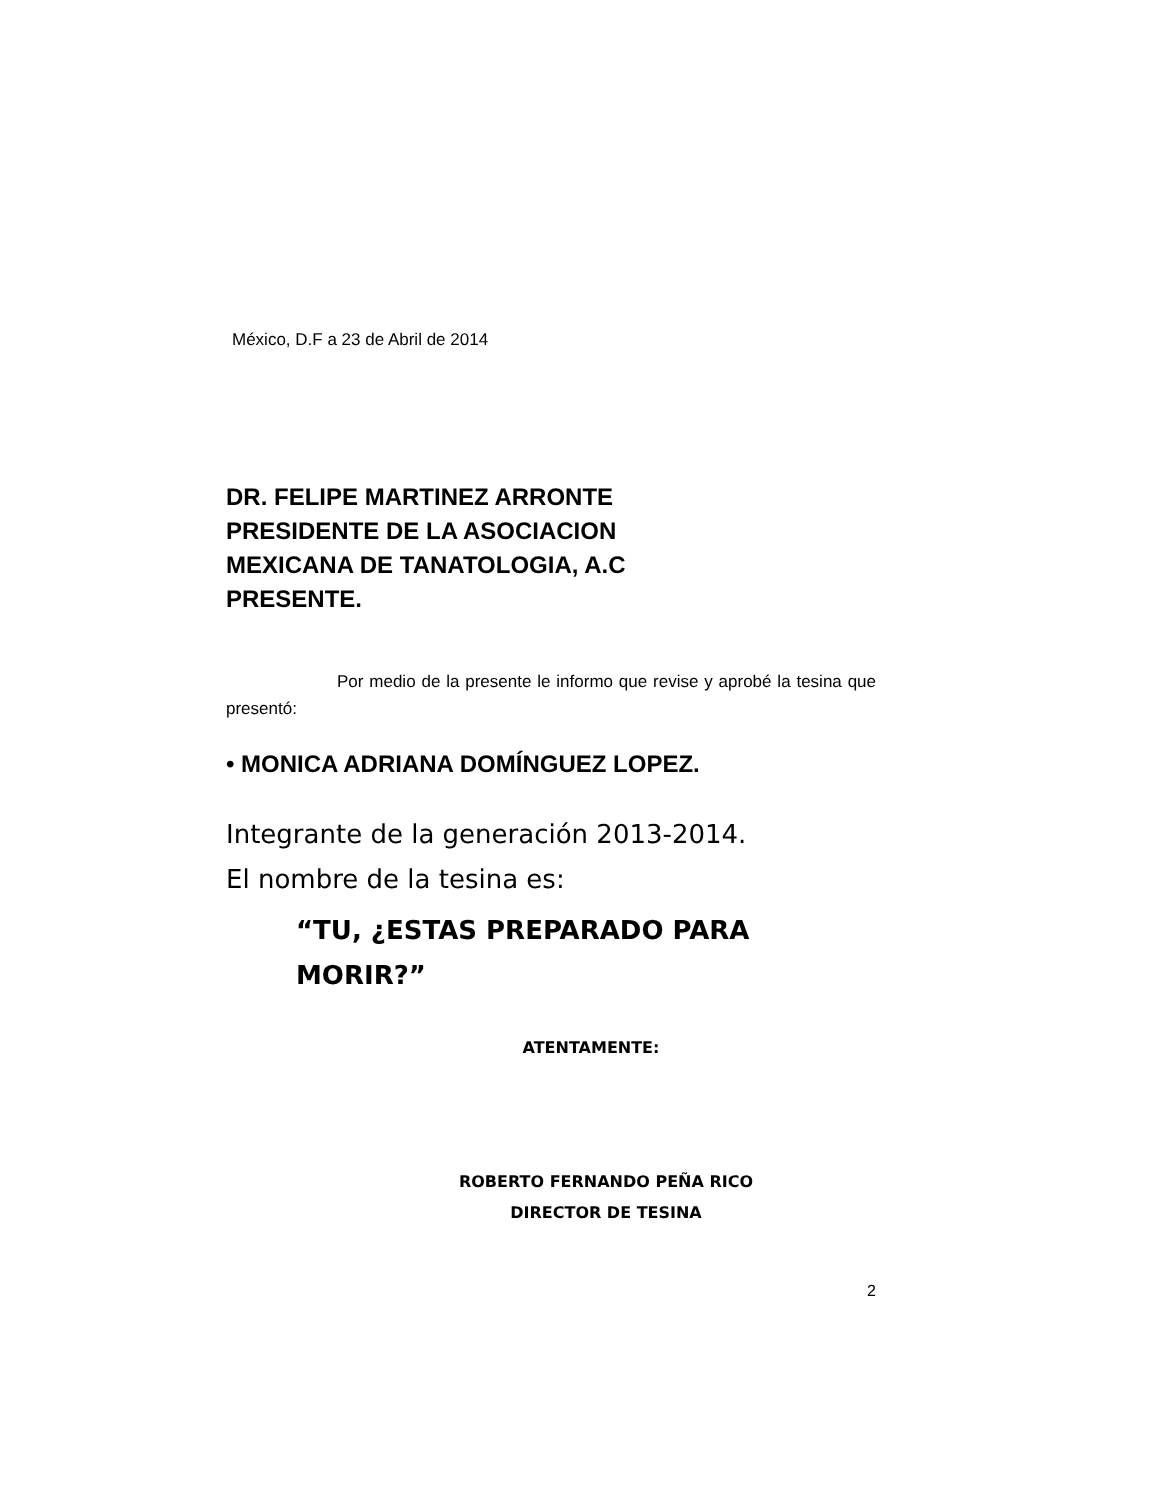México, D.F a 23 de Abril de 2014
DR. FELIPE MARTINEZ ARRONTE
PRESIDENTE DE LA ASOCIACION
MEXICANA DE TANATOLOGIA, A.C
PRESENTE.
Por medio de la presente le informo que revise y aprobé la tesina que presentó:
• MONICA ADRIANA DOMÍNGUEZ LOPEZ.
Integrante de la generación 2013-2014.
El nombre de la tesina es:
“TU, ¿ESTAS PREPARADO PARA MORIR?”
ATENTAMENTE:
ROBERTO FERNANDO PEÑA RICO
DIRECTOR DE TESINA
2